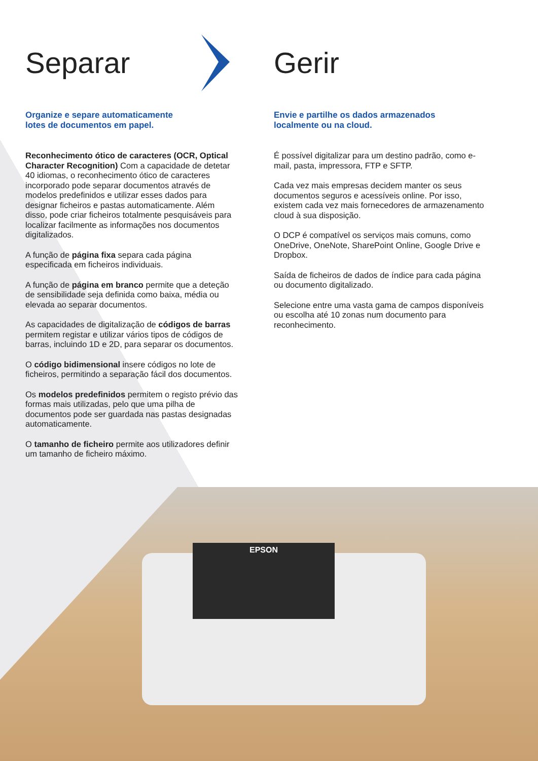Separar
Organize e separe automaticamente
lotes de documentos em papel.
Reconhecimento ótico de caracteres (OCR, Optical Character Recognition) Com a capacidade de detetar 40 idiomas, o reconhecimento ótico de caracteres incorporado pode separar documentos através de modelos predefinidos e utilizar esses dados para designar ficheiros e pastas automaticamente. Além disso, pode criar ficheiros totalmente pesquisáveis para localizar facilmente as informações nos documentos digitalizados.
A função de página fixa separa cada página especificada em ficheiros individuais.
A função de página em branco permite que a deteção de sensibilidade seja definida como baixa, média ou elevada ao separar documentos.
As capacidades de digitalização de códigos de barras permitem registar e utilizar vários tipos de códigos de barras, incluindo 1D e 2D, para separar os documentos.
O código bidimensional insere códigos no lote de ficheiros, permitindo a separação fácil dos documentos.
Os modelos predefinidos permitem o registo prévio das formas mais utilizadas, pelo que uma pilha de documentos pode ser guardada nas pastas designadas automaticamente.
O tamanho de ficheiro permite aos utilizadores definir um tamanho de ficheiro máximo.
Gerir
Envie e partilhe os dados armazenados
localmente ou na cloud.
É possível digitalizar para um destino padrão, como e-mail, pasta, impressora, FTP e SFTP.
Cada vez mais empresas decidem manter os seus documentos seguros e acessíveis online. Por isso, existem cada vez mais fornecedores de armazenamento cloud à sua disposição.
O DCP é compatível os serviços mais comuns, como OneDrive, OneNote, SharePoint Online, Google Drive e Dropbox.
Saída de ficheiros de dados de índice para cada página ou documento digitalizado.
Selecione entre uma vasta gama de campos disponíveis ou escolha até 10 zonas num documento para reconhecimento.
EPSON